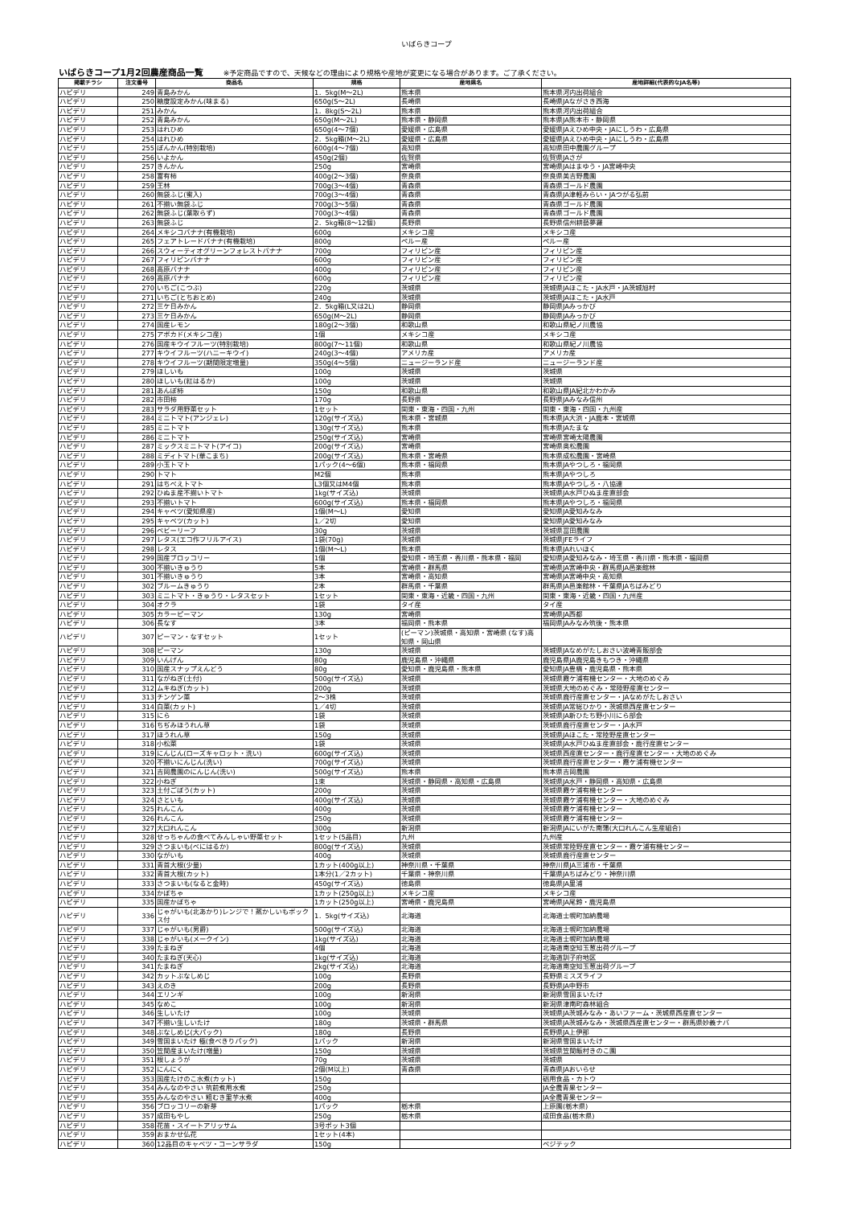いばらきコープ
いばらきコープ1月2回農産商品一覧 ※予定商品ですので、天候などの理由により規格や産地が変更になる場合があります。ご了承ください。
| 掲載チラシ | 注文番号 | 商品名 | 規格 | 産地県名 | 産地詳細(代表的なJA名等) |
| --- | --- | --- | --- | --- | --- |
| ハピデリ | 249 | 青島みかん | 1．5kg(M～2L) | 熊本県 | 熊本県河内出荷組合 |
| ハピデリ | 250 | 糖度設定みかん(味まる) | 650g(S～2L) | 長崎県 | 長崎県JAながさき西海 |
| ハピデリ | 251 | みかん | 1．8kg(S～2L) | 熊本県 | 熊本県河内出荷組合 |
| ハピデリ | 252 | 青島みかん | 650g(M～2L) | 熊本県・静岡県 | 熊本県JA熊本市・静岡県 |
| ハピデリ | 253 | はれひめ | 650g(4～7個) | 愛媛県・広島県 | 愛媛県JAえひめ中央・JAにしうわ・広島県 |
| ハピデリ | 254 | はれひめ | 2．5kg箱(M～2L) | 愛媛県・広島県 | 愛媛県JAえひめ中央・JAにしうわ・広島県 |
| ハピデリ | 255 | ぽんかん(特別栽培) | 600g(4～7個) | 高知県 | 高知県田中農園グループ |
| ハピデリ | 256 | いよかん | 450g(2個) | 佐賀県 | 佐賀県JAさが |
| ハピデリ | 257 | きんかん | 250g | 宮崎県 | 宮崎県JAはまゆう・JA宮崎中央 |
| ハピデリ | 258 | 富有柿 | 400g(2～3個) | 奈良県 | 奈良県美吉野農園 |
| ハピデリ | 259 | 王林 | 700g(3～4個) | 青森県 | 青森県ゴールド農園 |
| ハピデリ | 260 | 無袋ふじ(蜜入) | 700g(3～4個) | 青森県 | 青森県JA津軽みらい・JAつがる弘前 |
| ハピデリ | 261 | 不揃い無袋ふじ | 700g(3～5個) | 青森県 | 青森県ゴールド農園 |
| ハピデリ | 262 | 無袋ふじ(葉取らず) | 700g(3～4個) | 青森県 | 青森県ゴールド農園 |
| ハピデリ | 263 | 無袋ふじ | 2．5kg箱(8～12個) | 長野県 | 長野県信州耕藝夢羅 |
| ハピデリ | 264 | メキシコバナナ(有機栽培) | 600g | メキシコ産 | メキシコ産 |
| ハピデリ | 265 | フェアトレードバナナ(有機栽培) | 800g | ペルー産 | ペルー産 |
| ハピデリ | 266 | スウィーティオグリーンフォレストバナナ | 700g | フィリピン産 | フィリピン産 |
| ハピデリ | 267 | フィリピンバナナ | 600g | フィリピン産 | フィリピン産 |
| ハピデリ | 268 | 高原バナナ | 400g | フィリピン産 | フィリピン産 |
| ハピデリ | 269 | 高原バナナ | 600g | フィリピン産 | フィリピン産 |
| ハピデリ | 270 | いちご(こつぶ) | 220g | 茨城県 | 茨城県JAほこた・JA水戸・JA茨城旭村 |
| ハピデリ | 271 | いちご(とちおとめ) | 240g | 茨城県 | 茨城県JAほこた・JA水戸 |
| ハピデリ | 272 | 三ケ日みかん | 2．5kg箱(L又は2L) | 静岡県 | 静岡県JAみっかび |
| ハピデリ | 273 | 三ケ日みかん | 650g(M～2L) | 静岡県 | 静岡県JAみっかび |
| ハピデリ | 274 | 国産レモン | 180g(2～3個) | 和歌山県 | 和歌山県紀ノ川農協 |
| ハピデリ | 275 | アボカド(メキシコ産) | 1個 | メキシコ産 | メキシコ産 |
| ハピデリ | 276 | 国産キウイフルーツ(特別栽培) | 800g(7～11個) | 和歌山県 | 和歌山県紀ノ川農協 |
| ハピデリ | 277 | キウイフルーツ(ハニーキウイ) | 240g(3～4個) | アメリカ産 | アメリカ産 |
| ハピデリ | 278 | キウイフルーツ(期間限定増量) | 350g(4～5個) | ニュージーランド産 | ニュージーランド産 |
| ハピデリ | 279 | ほしいも | 100g | 茨城県 | 茨城県 |
| ハピデリ | 280 | ほしいも(紅はるか) | 100g | 茨城県 | 茨城県 |
| ハピデリ | 281 | あんぽ柿 | 150g | 和歌山県 | 和歌山県JA紀北かわかみ |
| ハピデリ | 282 | 市田柿 | 170g | 長野県 | 長野県JAみなみ信州 |
| ハピデリ | 283 | サラダ用野菜セット | 1セット | 関東・東海・四国・九州 | 関東・東海・四国・九州産 |
| ハピデリ | 284 | ミニトマト(アンジェレ) | 120g(サイズ込) | 熊本県・宮城県 | 熊本県JA大浜・JA鹿本・宮城県 |
| ハピデリ | 285 | ミニトマト | 130g(サイズ込) | 熊本県 | 熊本県JAたまな |
| ハピデリ | 286 | ミニトマト | 250g(サイズ込) | 宮崎県 | 宮崎県宮崎太陽農園 |
| ハピデリ | 287 | ミックスミニトマト(アイコ) | 200g(サイズ込) | 宮崎県 | 宮崎県奥松農園 |
| ハピデリ | 288 | ミディトマト(華こまち) | 200g(サイズ込) | 熊本県・宮崎県 | 熊本県成松農園・宮崎県 |
| ハピデリ | 289 | 小玉トマト | 1パック(4～6個) | 熊本県・福岡県 | 熊本県JAやつしろ・福岡県 |
| ハピデリ | 290 | トマト | M2個 | 熊本県 | 熊本県JAやつしろ |
| ハピデリ | 291 | はちべえトマト | L3個又はM4個 | 熊本県 | 熊本県JAやつしろ・八協連 |
| ハピデリ | 292 | ひぬま産不揃いトマト | 1kg(サイズ込) | 茨城県 | 茨城県JA水戸ひぬま産直部会 |
| ハピデリ | 293 | 不揃いトマト | 600g(サイズ込) | 熊本県・福岡県 | 熊本県JAやつしろ・福岡県 |
| ハピデリ | 294 | キャベツ(愛知県産) | 1個(M～L) | 愛知県 | 愛知県JA愛知みなみ |
| ハピデリ | 295 | キャベツ(カット) | 1／2切 | 愛知県 | 愛知県JA愛知みなみ |
| ハピデリ | 296 | ベビーリーフ | 30g | 茨城県 | 茨城県冨田農園 |
| ハピデリ | 297 | レタス(エコ作フリルアイス) | 1袋(70g) | 茨城県 | 茨城県JFEライフ |
| ハピデリ | 298 | レタス | 1個(M～L) | 熊本県 | 熊本県JAれいほく |
| ハピデリ | 299 | 国産ブロッコリー | 1個 | 愛知県・埼玉県・香川県・熊本県・福岡 | 愛知県JA愛知みなみ・埼玉県・香川県・熊本県・福岡県 |
| ハピデリ | 300 | 不揃いきゅうり | 5本 | 宮崎県・群馬県 | 宮崎県JA宮崎中央・群馬県JA邑楽館林 |
| ハピデリ | 301 | 不揃いきゅうり | 3本 | 宮崎県・高知県 | 宮崎県JA宮崎中央・高知県 |
| ハピデリ | 302 | ブルームきゅうり | 2本 | 群馬県・千葉県 | 群馬県JA邑楽館林・千葉県JAちばみどり |
| ハピデリ | 303 | ミニトマト・きゅうり・レタスセット | 1セット | 関東・東海・近畿・四国・九州 | 関東・東海・近畿・四国・九州産 |
| ハピデリ | 304 | オクラ | 1袋 | タイ産 | タイ産 |
| ハピデリ | 305 | カラーピーマン | 130g | 宮崎県 | 宮崎県JA西都 |
| ハピデリ | 306 | 長なす | 3本 | 福岡県・熊本県 | 福岡県JAみなみ筑後・熊本県 |
| ハピデリ | 307 | ピーマン・なすセット | 1セット | (ピーマン)茨城県・高知県・宮崎県 (なす)高知県・岡山県 | |
| ハピデリ | 308 | ピーマン | 130g | 茨城県 | 茨城県JAなめがたしおさい波崎青販部会 |
| ハピデリ | 309 | いんげん | 80g | 鹿児島県・沖縄県 | 鹿児島県JA鹿児島きもつき・沖縄県 |
| ハピデリ | 310 | 国産スナップえんどう | 80g | 愛知県・鹿児島県・熊本県 | 愛知県JA豊橋・鹿児島県・熊本県 |
| ハピデリ | 311 | ながねぎ(土付) | 500g(サイズ込) | 茨城県 | 茨城県霞ケ浦有機センター・大地のめぐみ |
| ハピデリ | 312 | ムキねぎ(カット) | 200g | 茨城県 | 茨城県大地のめぐみ・常陸野産直センター |
| ハピデリ | 313 | チンゲン菜 | 2～3株 | 茨城県 | 茨城県鹿行産直センター・JAなめがたしおさい |
| ハピデリ | 314 | 白菜(カット) | 1／4切 | 茨城県 | 茨城県JA常総ひかり・茨城県西産直センター |
| ハピデリ | 315 | にら | 1袋 | 茨城県 | 茨城県JA新ひたち野小川にら部会 |
| ハピデリ | 316 | ちぢみほうれん草 | 1袋 | 茨城県 | 茨城県鹿行産直センター・JA水戸 |
| ハピデリ | 317 | ほうれん草 | 150g | 茨城県 | 茨城県JAほこた・常陸野産直センター |
| ハピデリ | 318 | 小松菜 | 1袋 | 茨城県 | 茨城県JA水戸ひぬま産直部会・鹿行産直センター |
| ハピデリ | 319 | にんじん(ローズキャロット・洗い) | 600g(サイズ込) | 茨城県 | 茨城県西産直センター・鹿行産直センター・大地のめぐみ |
| ハピデリ | 320 | 不揃いにんじん(洗い) | 700g(サイズ込) | 茨城県 | 茨城県鹿行産直センター・霞ケ浦有機センター |
| ハピデリ | 321 | 吉岡農園のにんじん(洗い) | 500g(サイズ込) | 熊本県 | 熊本県吉岡農園 |
| ハピデリ | 322 | 小ねぎ | 1束 | 茨城県・静岡県・高知県・広島県 | 茨城県JA水戸・静岡県・高知県・広島県 |
| ハピデリ | 323 | 土付ごぼう(カット) | 200g | 茨城県 | 茨城県霞ケ浦有機センター |
| ハピデリ | 324 | さといも | 400g(サイズ込) | 茨城県 | 茨城県霞ケ浦有機センター・大地のめぐみ |
| ハピデリ | 325 | れんこん | 400g | 茨城県 | 茨城県霞ケ浦有機センター |
| ハピデリ | 326 | れんこん | 250g | 茨城県 | 茨城県霞ケ浦有機センター |
| ハピデリ | 327 | 大口れんこん | 300g | 新潟県 | 新潟県JAにいがた南蒲(大口れんこん生産組合) |
| ハピデリ | 328 | せっちゃんの食べてみんしゃい野菜セット | 1セット(5品目) | 九州 | 九州産 |
| ハピデリ | 329 | さつまいも(べにはるか) | 800g(サイズ込) | 茨城県 | 茨城県常陸野産直センター・霞ケ浦有機センター |
| ハピデリ | 330 | ながいも | 400g | 茨城県 | 茨城県鹿行産直センター |
| ハピデリ | 331 | 青首大根(少量) | 1カット(400g以上) | 神奈川県・千葉県 | 神奈川県JA三浦市・千葉県 |
| ハピデリ | 332 | 青首大根(カット) | 1本分(1／2カット) | 千葉県・神奈川県 | 千葉県JAちばみどり・神奈川県 |
| ハピデリ | 333 | さつまいも(なると金時) | 450g(サイズ込) | 徳島県 | 徳島県JA里浦 |
| ハピデリ | 334 | かぼちゃ | 1カット(250g以上) | メキシコ産 | メキシコ産 |
| ハピデリ | 335 | 国産かぼちゃ | 1カット(250g以上) | 宮崎県・鹿児島県 | 宮崎県JA尾鈴・鹿児島県 |
| ハピデリ | 336 | じゃがいも(北あかり)レンジで！蒸かしいもボックス付 | 1．5kg(サイズ込) | 北海道 | 北海道士幌町加納農場 |
| ハピデリ | 337 | じゃがいも(男爵) | 500g(サイズ込) | 北海道 | 北海道士幌町加納農場 |
| ハピデリ | 338 | じゃがいも(メークイン) | 1kg(サイズ込) | 北海道 | 北海道士幌町加納農場 |
| ハピデリ | 339 | たまねぎ | 4個 | 北海道 | 北海道南空知玉葱出荷グループ |
| ハピデリ | 340 | たまねぎ(天心) | 1kg(サイズ込) | 北海道 | 北海道訓子府地区 |
| ハピデリ | 341 | たまねぎ | 2kg(サイズ込) | 北海道 | 北海道南空知玉葱出荷グループ |
| ハピデリ | 342 | カットぶなしめじ | 100g | 長野県 | 長野県ミスズライフ |
| ハピデリ | 343 | えのき | 200g | 長野県 | 長野県JA中野市 |
| ハピデリ | 344 | エリンギ | 100g | 新潟県 | 新潟県雪国まいたけ |
| ハピデリ | 345 | なめこ | 100g | 新潟県 | 新潟県津南町森林組合 |
| ハピデリ | 346 | 生しいたけ | 100g | 茨城県 | 茨城県JA茨城みなみ・あいファーム・茨城県西産直センター |
| ハピデリ | 347 | 不揃い生しいたけ | 180g | 茨城県・群馬県 | 茨城県JA茨城みなみ・茨城県西産直センター・群馬県妙義ナバ |
| ハピデリ | 348 | ぶなしめじ(大パック) | 180g | 長野県 | 長野県JA上伊那 |
| ハピデリ | 349 | 雪国まいたけ 極(食べきりパック) | 1パック | 新潟県 | 新潟県雪国まいたけ |
| ハピデリ | 350 | 笠間産まいたけ(増量) | 150g | 茨城県 | 茨城県笠間飯村きのこ園 |
| ハピデリ | 351 | 根しょうが | 70g | 茨城県 | 茨城県 |
| ハピデリ | 352 | にんにく | 2個(M以上) | 青森県 | 青森県JAおいらせ |
| ハピデリ | 353 | 国産たけのこ水煮(カット) | 150g | | 砺用食品・カトウ |
| ハピデリ | 354 | みんなのやさい 筑前煮用水煮 | 250g | | JA全農青果センター |
| ハピデリ | 355 | みんなのやさい 粗むき里芋水煮 | 400g | | JA全農青果センター |
| ハピデリ | 356 | ブロッコリーの新芽 | 1パック | 栃木県 | 上原園(栃木県) |
| ハピデリ | 357 | 成田もやし | 250g | 栃木県 | 成田食品(栃木県) |
| ハピデリ | 358 | 花苗・スイートアリッサム | 3号ポット3個 | | |
| ハピデリ | 359 | おまかせ仏花 | 1セット(4本) | | |
| ハピデリ | 360 | 12品目のキャベツ・コーンサラダ | 150g | | ベジテック |